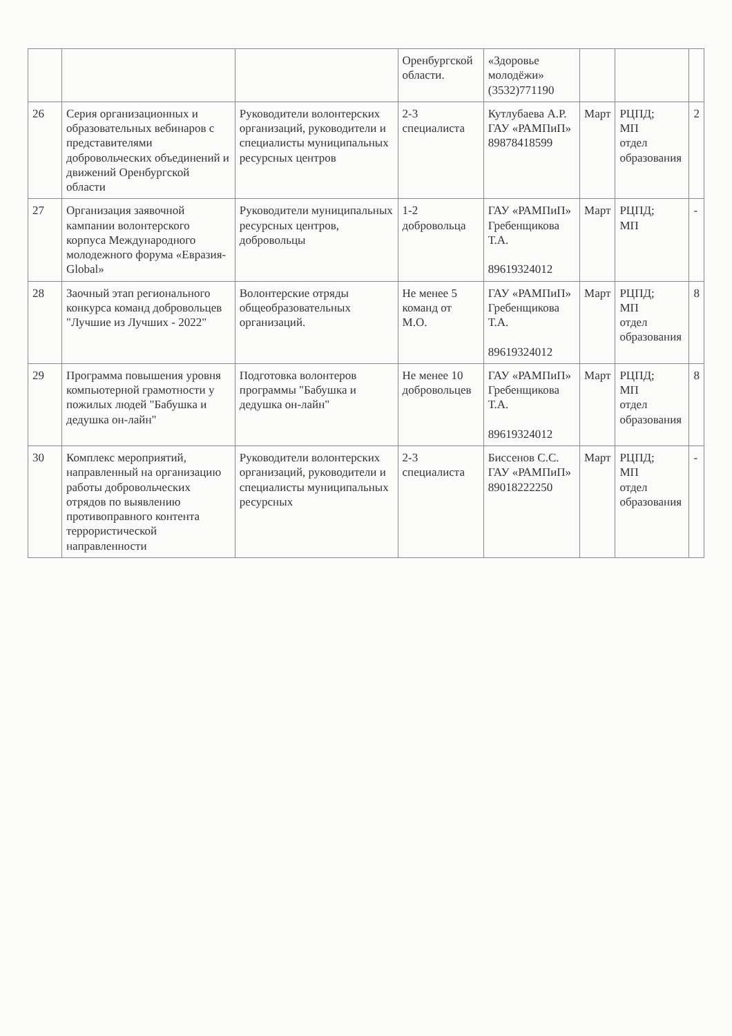| | | | Оренбургской области. | «Здоровье молодёжи» (3532)771190 | | | |
| 26 | Серия организационных и образовательных вебинаров с представителями добровольческих объединений и движений Оренбургской области | Руководители волонтерских организаций, руководители и специалисты муниципальных ресурсных центров | 2-3 специалиста | Кутлубаева А.Р. ГАУ «РАМПиП» 89878418599 | Март | РЦПД; МП отдел образования | 2 |
| 27 | Организация заявочной кампании волонтерского корпуса Международного молодежного форума «Евразия-Global» | Руководители муниципальных ресурсных центров, добровольцы | 1-2 добровольца | ГАУ «РАМПиП» Гребенщикова Т.А. 89619324012 | Март | РЦПД; МП | - |
| 28 | Заочный этап регионального конкурса команд добровольцев "Лучшие из Лучших - 2022" | Волонтерские отряды общеобразовательных организаций. | Не менее 5 команд от М.О. | ГАУ «РАМПиП» Гребенщикова Т.А. 89619324012 | Март | РЦПД; МП отдел образования | 8 |
| 29 | Программа повышения уровня компьютерной грамотности у пожилых людей "Бабушка и дедушка он-лайн" | Подготовка волонтеров программы "Бабушка и дедушка он-лайн" | Не менее 10 добровольцев | ГАУ «РАМПиП» Гребенщикова Т.А. 89619324012 | Март | РЦПД; МП отдел образования | 8 |
| 30 | Комплекс мероприятий, направленный на организацию работы добровольческих отрядов по выявлению противоправного контента террористической направленности | Руководители волонтерских организаций, руководители и специалисты муниципальных ресурсных | 2-3 специалиста | Биссенов С.С. ГАУ «РАМПиП» 89018222250 | Март | РЦПД; МП отдел образования | - |